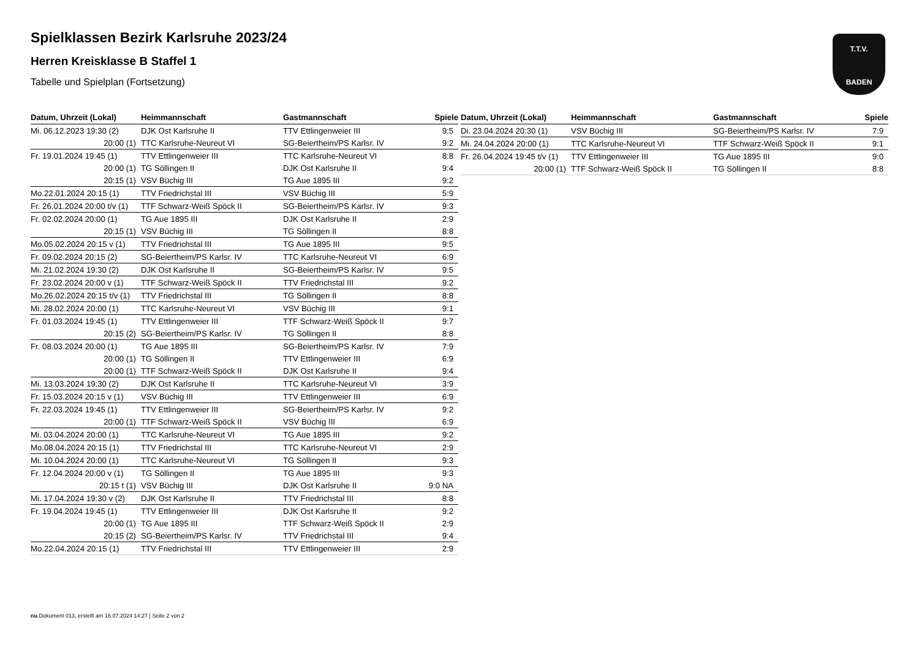T.T.V.
BADEN
Spielklassen Bezirk Karlsruhe 2023/24
Herren Kreisklasse B Staffel 1
Tabelle und Spielplan (Fortsetzung)
| Datum, Uhrzeit (Lokal) | Heimmannschaft | Gastmannschaft | Spiele |
| --- | --- | --- | --- |
| Mi. 06.12.2023 19:30 (2) | DJK Ost Karlsruhe II | TTV Ettlingenweier III | 9:5 |
| 20:00 (1) | TTC Karlsruhe-Neureut VI | SG-Beiertheim/PS Karlsr. IV | 9:2 |
| Fr. 19.01.2024 19:45 (1) | TTV Ettlingenweier III | TTC Karlsruhe-Neureut VI | 8:8 |
| 20:00 (1) | TG Söllingen II | DJK Ost Karlsruhe II | 9:4 |
| 20:15 (1) | VSV Büchig III | TG Aue 1895 III | 9:2 |
| Mo.22.01.2024 20:15 (1) | TTV Friedrichstal III | VSV Büchig III | 5:9 |
| Fr. 26.01.2024 20:00 t/v (1) | TTF Schwarz-Weiß Spöck II | SG-Beiertheim/PS Karlsr. IV | 9:3 |
| Fr. 02.02.2024 20:00 (1) | TG Aue 1895 III | DJK Ost Karlsruhe II | 2:9 |
| 20:15 (1) | VSV Büchig III | TG Söllingen II | 8:8 |
| Mo.05.02.2024 20:15 v (1) | TTV Friedrichstal III | TG Aue 1895 III | 9:5 |
| Fr. 09.02.2024 20:15 (2) | SG-Beiertheim/PS Karlsr. IV | TTC Karlsruhe-Neureut VI | 6:9 |
| Mi. 21.02.2024 19:30 (2) | DJK Ost Karlsruhe II | SG-Beiertheim/PS Karlsr. IV | 9:5 |
| Fr. 23.02.2024 20:00 v (1) | TTF Schwarz-Weiß Spöck II | TTV Friedrichstal III | 9:2 |
| Mo.26.02.2024 20:15 t/v (1) | TTV Friedrichstal III | TG Söllingen II | 8:8 |
| Mi. 28.02.2024 20:00 (1) | TTC Karlsruhe-Neureut VI | VSV Büchig III | 9:1 |
| Fr. 01.03.2024 19:45 (1) | TTV Ettlingenweier III | TTF Schwarz-Weiß Spöck II | 9:7 |
| 20:15 (2) | SG-Beiertheim/PS Karlsr. IV | TG Söllingen II | 8:8 |
| Fr. 08.03.2024 20:00 (1) | TG Aue 1895 III | SG-Beiertheim/PS Karlsr. IV | 7:9 |
| 20:00 (1) | TG Söllingen II | TTV Ettlingenweier III | 6:9 |
| 20:00 (1) | TTF Schwarz-Weiß Spöck II | DJK Ost Karlsruhe II | 9:4 |
| Mi. 13.03.2024 19:30 (2) | DJK Ost Karlsruhe II | TTC Karlsruhe-Neureut VI | 3:9 |
| Fr. 15.03.2024 20:15 v (1) | VSV Büchig III | TTV Ettlingenweier III | 6:9 |
| Fr. 22.03.2024 19:45 (1) | TTV Ettlingenweier III | SG-Beiertheim/PS Karlsr. IV | 9:2 |
| 20:00 (1) | TTF Schwarz-Weiß Spöck II | VSV Büchig III | 6:9 |
| Mi. 03.04.2024 20:00 (1) | TTC Karlsruhe-Neureut VI | TG Aue 1895 III | 9:2 |
| Mo.08.04.2024 20:15 (1) | TTV Friedrichstal III | TTC Karlsruhe-Neureut VI | 2:9 |
| Mi. 10.04.2024 20:00 (1) | TTC Karlsruhe-Neureut VI | TG Söllingen II | 9:3 |
| Fr. 12.04.2024 20:00 v (1) | TG Söllingen II | TG Aue 1895 III | 9:3 |
| 20:15 t (1) | VSV Büchig III | DJK Ost Karlsruhe II | 9:0 NA |
| Mi. 17.04.2024 19:30 v (2) | DJK Ost Karlsruhe II | TTV Friedrichstal III | 8:8 |
| Fr. 19.04.2024 19:45 (1) | TTV Ettlingenweier III | DJK Ost Karlsruhe II | 9:2 |
| 20:00 (1) | TG Aue 1895 III | TTF Schwarz-Weiß Spöck II | 2:9 |
| 20:15 (2) | SG-Beiertheim/PS Karlsr. IV | TTV Friedrichstal III | 9:4 |
| Mo.22.04.2024 20:15 (1) | TTV Friedrichstal III | TTV Ettlingenweier III | 2:9 |
| Datum, Uhrzeit (Lokal) | Heimmannschaft | Gastmannschaft | Spiele |
| --- | --- | --- | --- |
| Di. 23.04.2024 20:30 (1) | VSV Büchig III | SG-Beiertheim/PS Karlsr. IV | 7:9 |
| Mi. 24.04.2024 20:00 (1) | TTC Karlsruhe-Neureut VI | TTF Schwarz-Weiß Spöck II | 9:1 |
| Fr. 26.04.2024 19:45 t/v (1) | TTV Ettlingenweier III | TG Aue 1895 III | 9:0 |
| 20:00 (1) | TTF Schwarz-Weiß Spöck II | TG Söllingen II | 8:8 |
nu.Dokument 013, erstellt am 16.07.2024 14:27 | Seite 2 von 2